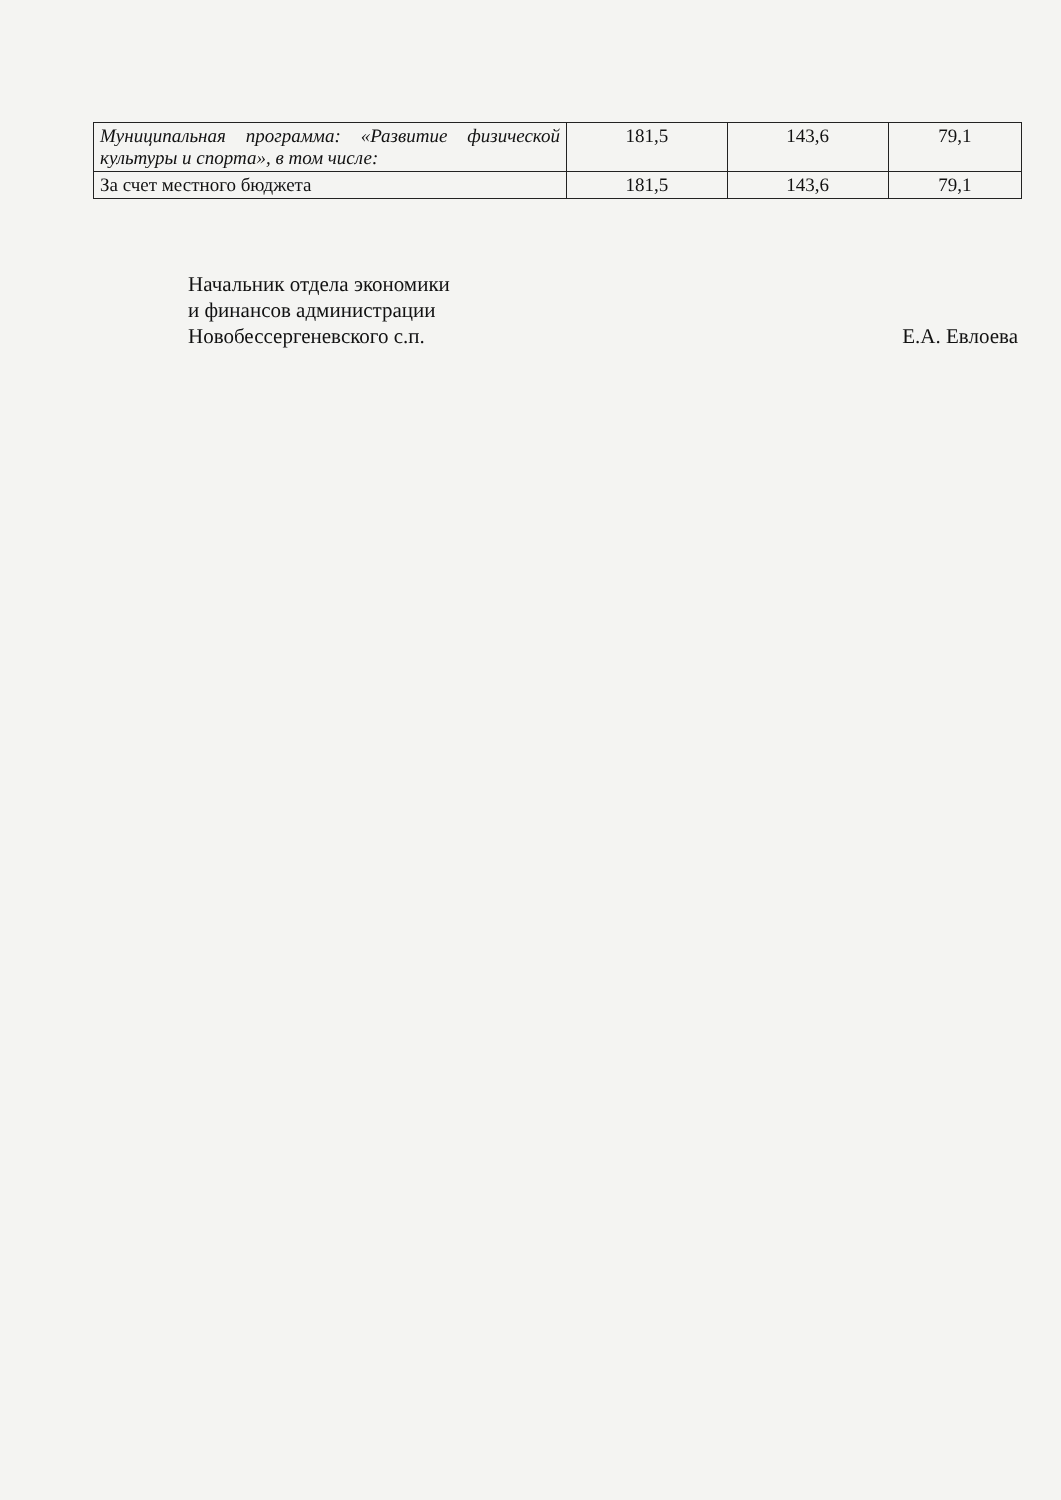| Муниципальная программа: «Развитие физической культуры и спорта», в том числе: | 181,5 | 143,6 | 79,1 |
| За счет местного бюджета | 181,5 | 143,6 | 79,1 |
Начальник отдела экономики
и финансов администрации
Новобессергеневского с.п.
Е.А. Евлоева